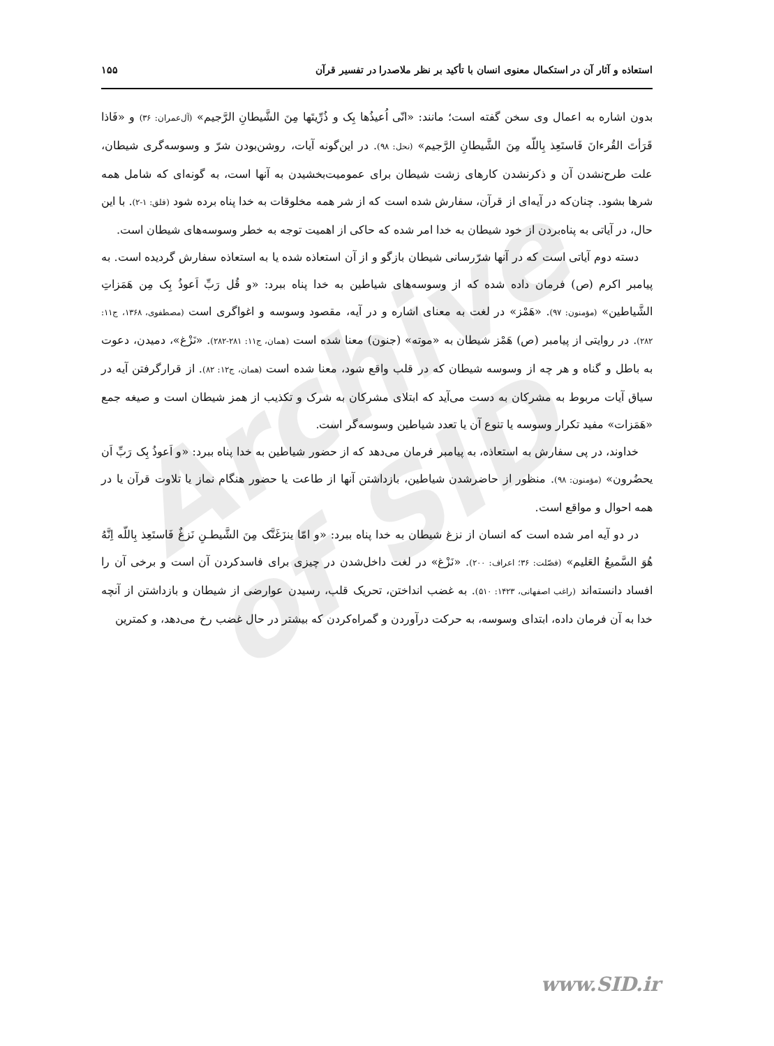استعاذه و آثار آن در استکمال معنوی انسان با تأکید بر نظر ملاصدرا در تفسیر قرآن ۱۵۵
بدون اشاره به اعمال وی سخن گفته است؛ مانند: «انّی اُعیذُها بِک و ذُرِّیتَها مِنَ الشَّیطانِ الرَّجیم» (آل‌عمران: ۳۶) و «فَاذا قَرَأتَ القُرءانَ فَاستَعِذ بِاللّه مِنَ الشَّیطانِ الرَّجیم» (نحل: ۹۸). در این‌گونه آیات، روشن‌بودن شرّ و وسوسه‌گری شیطان، علت طرح‌نشدن آن و ذکرنشدن کارهای زشت شیطان برای عمومیت‌بخشیدن به آنها است، به گونه‌ای که شامل همه شرها بشود. چنان‌که در آیه‌ای از قرآن، سفارش شده است که از شر همه مخلوقات به خدا پناه برده شود (فلق: ۱-۲). با این حال، در آیاتی به پناه‌بردن از خود شیطان به خدا امر شده که حاکی از اهمیت توجه به خطر وسوسه‌های شیطان است.
دسته دوم آیاتی است که در آنها شرّرسانی شیطان بازگو و از آن استعاذه شده یا به استعاذه سفارش گردیده است. به پیامبر اکرم (ص) فرمان داده شده که از وسوسه‌های شیاطین به خدا پناه ببرد: «و قُل رَبِّ اَعوذُ بِک مِن هَمَزاتِ الشَّیاطین» (مؤمنون: ۹۷). «هَمْز» در لغت به معنای اشاره و در آیه، مقصود وسوسه و اغواگری است (مصطفوی، ۱۳۶۸، ج۱۱: ۲۸۲). در روایتی از پیامبر (ص) هَمْز شیطان به «موته» (جنون) معنا شده است (همان، ج۱۱: ۲۸۱-۲۸۲). «نَزْغ»، دمیدن، دعوت به باطل و گناه و هر چه از وسوسه شیطان که در قلب واقع شود، معنا شده است (همان، ج۱۲: ۸۲). از قرارگرفتن آیه در سیاق آیات مربوط به مشرکان به دست می‌آید که ابتلای مشرکان به شرک و تکذیب از همز شیطان است و صیغه جمع «هَمَزات» مفید تکرار وسوسه یا تنوع آن یا تعدد شیاطین وسوسه‌گر است.
خداوند، در پی سفارش به استعاذه، به پیامبر فرمان می‌دهد که از حضور شیاطین به خدا پناه ببرد: «و اَعوذُ بِک رَبِّ اَن یحضُرون» (مؤمنون: ۹۸). منظور از حاضرشدن شیاطین، بازداشتن آنها از طاعت یا حضور هنگام نماز یا تلاوت قرآن یا در همه احوال و مواقع است.
در دو آیه امر شده است که انسان از نزغ شیطان به خدا پناه ببرد: «و امّا ینزَغَنَّک مِنَ الشَّیطـنِ نَزغٌ فَاستَعِذ بِاللّه اِنَّهُ هُوَ السَّمیعُ العَلیم» (فصّلت: ۳۶؛ اعراف: ۲۰۰). «نَزْغ» در لغت داخل‌شدن در چیزی برای فاسدکردن آن است و برخی آن را افساد دانسته‌اند (راغب اصفهانی، ۱۴۲۳: ۵۱۰). به غضب انداختن، تحریک قلب، رسیدن عوارضی از شیطان و بازداشتن از آنچه خدا به آن فرمان داده، ابتدای وسوسه، به حرکت درآوردن و گمراه‌کردن که بیشتر در حال غضب رخ می‌دهد، و کمترین
Archive of SID
www.SID.ir